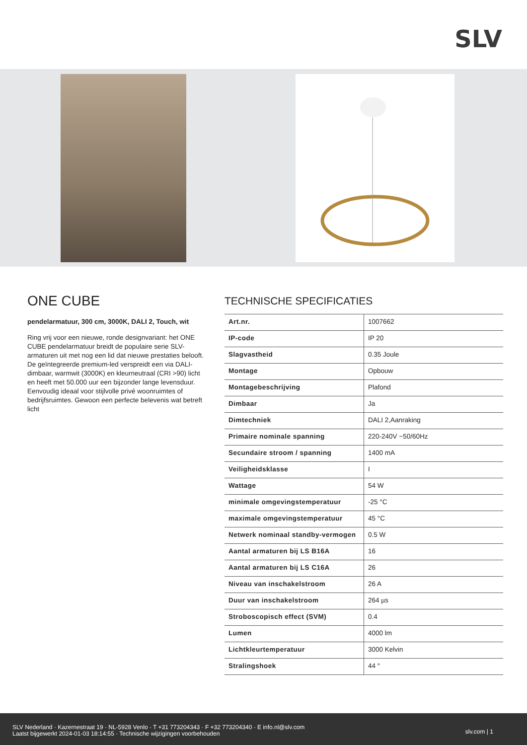SLV
ONE CUBE
pendelarmatuur, 300 cm, 3000K, DALI 2, Touch, wit
Ring vrij voor een nieuwe, ronde designvariant: het ONE CUBE pendelarmatuur breidt de populaire serie SLV-armaturen uit met nog een lid dat nieuwe prestaties belooft. De geïntegreerde premium-led verspreidt een via DALI-dimbaar, warmwit (3000K) en kleurneutraal (CRI >90) licht en heeft met 50.000 uur een bijzonder lange levensduur. Eenvoudig ideaal voor stijlvolle privé woonruimtes of bedrijfsruimtes. Gewoon een perfecte belevenis wat betreft licht
TECHNISCHE SPECIFICATIES
| Art.nr. | 1007662 |
| IP-code | IP 20 |
| Slagvastheid | 0.35 Joule |
| Montage | Opbouw |
| Montagebeschrijving | Plafond |
| Dimbaar | Ja |
| Dimtechniek | DALI 2,Aanraking |
| Primaire nominale spanning | 220-240V ~50/60Hz |
| Secundaire stroom / spanning | 1400 mA |
| Veiligheidsklasse | I |
| Wattage | 54 W |
| minimale omgevingstemperatuur | -25 °C |
| maximale omgevingstemperatuur | 45 °C |
| Netwerk nominaal standby-vermogen | 0.5 W |
| Aantal armaturen bij LS B16A | 16 |
| Aantal armaturen bij LS C16A | 26 |
| Niveau van inschakelstroom | 26 A |
| Duur van inschakelstroom | 264 µs |
| Stroboscopisch effect (SVM) | 0.4 |
| Lumen | 4000 lm |
| Lichtkleurtemperatuur | 3000 Kelvin |
| Stralingshoek | 44 ° |
SLV Nederland · Kazernestraat 19 · NL-5928 Venlo · T +31 773204343 · F +32 773204340 · E info.nl@slv.com
Laatst bijgewerkt 2024-01-03 18:14:55 · Technische wijzigingen voorbehouden
slv.com | 1